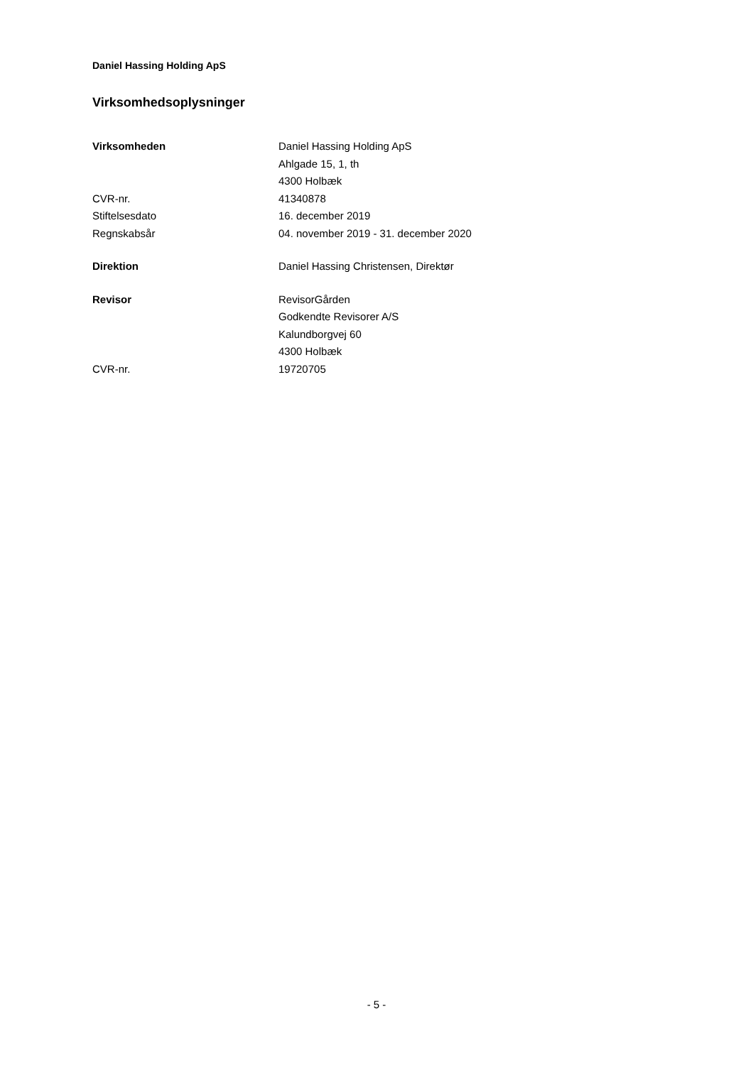Daniel Hassing Holding ApS
Virksomhedsoplysninger
| Virksomheden | Daniel Hassing Holding ApS |
| | Ahlgade 15, 1, th |
| | 4300 Holbæk |
| CVR-nr. | 41340878 |
| Stiftelsesdato | 16. december 2019 |
| Regnskabsår | 04. november 2019 - 31. december 2020 |
| Direktion | Daniel Hassing Christensen, Direktør |
| Revisor | RevisorGården |
| | Godkendte Revisorer A/S |
| | Kalundborgvej 60 |
| | 4300 Holbæk |
| CVR-nr. | 19720705 |
- 5 -